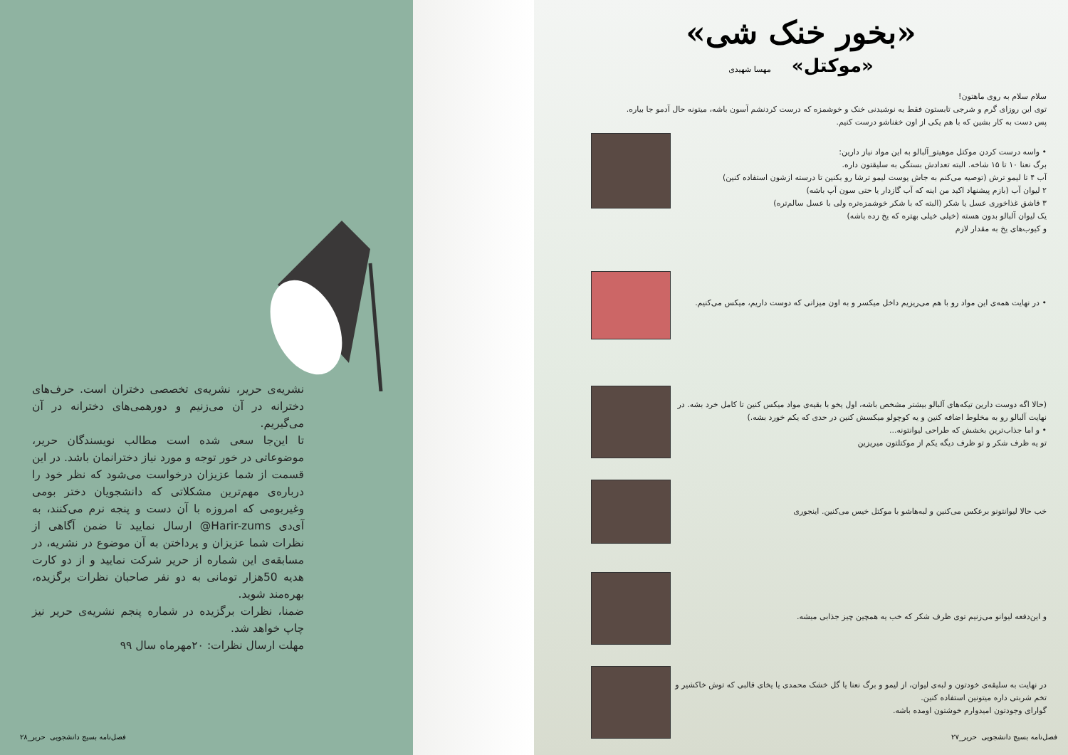نشریه‌ی حریر، نشریه‌ی تخصصی دختران است. حرف‌های دخترانه در آن می‌زنیم و دورهمی‌های دخترانه در آن می‌گیریم.
تا این‌جا سعی شده است مطالب نویسندگان حریر، موضوعاتی در خور توجه و مورد نیاز دخترانمان باشد. در این قسمت از شما عزیزان درخواست می‌شود که نظر خود را درباره‌ی مهم‌ترین مشکلاتی که دانشجویان دختر بومی وغیربومی که امروزه با آن دست و پنجه نرم می‌کنند، به آی‌دی Harir-zums@ ارسال نمایید تا ضمن آگاهی از نظرات شما عزیزان و پرداختن به آن موضوع در نشریه، در مسابقه‌ی این شماره از حریر شرکت نمایید و از دو کارت هدیه 50هزار تومانی به دو نفر صاحبان نظرات برگزیده، بهره‌مند شوید.
ضمنا، نظرات برگزیده در شماره پنجم نشریه‌ی حریر نیز چاپ خواهد شد.
مهلت ارسال نظرات: ۲۰مهرماه سال ۹۹
فصل‌نامه بسیج دانشجویی حریر_۲۸
«بخور خنک شی»
«موکتل» مهسا شهیدی
سلام سلام به روی ماهتون!
توی این روزای گرم و شرجی تابستون فقط یه نوشیدنی خنک و خوشمزه که درست کردنشم آسون باشه، میتونه حال آدمو جا بیاره.
پس دست به کار بشین که با هم یکی از اون خفناشو درست کنیم.
• واسه درست کردن موکتل موهیتو_آلبالو به این مواد نیاز دارین:
برگ نعنا ۱۰ تا ۱۵ شاخه. البته تعدادش بستگی به سلیقتون داره.
آب ۴ تا لیمو ترش (توصیه می‌کنم به جاش پوست لیمو ترشا رو بکنین تا درسته ازشون استفاده کنین)
۲ لیوان آب (بازم پیشنهاد اکید من اینه که آب گازدار یا حتی سون آپ باشه)
۳ قاشق غذاخوری عسل یا شکر (البته که با شکر خوشمزه‌تره ولی با عسل سالم‌تره)
یک لیوان آلبالو بدون هسته (خیلی خیلی بهتره که یخ زده باشه)
و کیوب‌های یخ به مقدار لازم
• در نهایت همه‌ی این مواد رو با هم می‌ریزیم داخل میکسر و به اون میزانی که دوست داریم، میکس می‌کنیم.
(حالا اگه دوست دارین تیکه‌های آلبالو بیشتر مشخص باشه، اول یخو با بقیه‌ی مواد میکس کنین تا کامل خرد بشه. در نهایت آلبالو رو به مخلوط اضافه کنین و یه کوچولو میکسش کنین در حدی که یکم خورد بشه.)
• و اما جذاب‌ترین بخشش که طراحی لیوانتونه...
تو یه ظرف شکر و تو ظرف دیگه یکم از موکتلتون میریزین
خب حالا لیوانتونو برعکس می‌کنین و لبه‌هاشو با موکتل خیس می‌کنین. اینجوری
و این‌دفعه لیوانو می‌زنیم توی ظرف شکر که خب یه همچین چیز جذابی میشه.
در نهایت به سلیقه‌ی خودتون و لبه‌ی لیوان، از لیمو و برگ نعنا یا گل خشک محمدی یا یخای قالبی که توش خاکشیر و تخم شربتی داره میتونین استفاده کنین.
گوارای وجودتون امیدوارم خوشتون اومده باشه.
فصل‌نامه بسیج دانشجویی حریر_۲۷